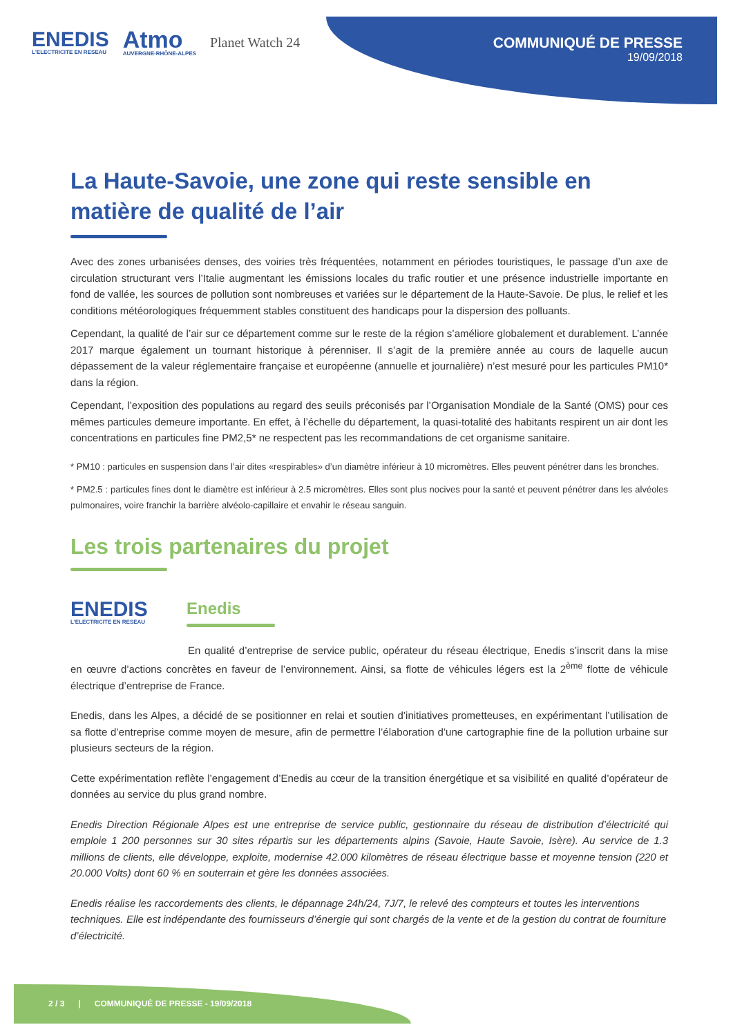ENEDIS
L'ELECTRICITE EN RESEAU
Atmo
AUVERGNE-RHÔNE-ALPES
Planet Watch 24
COMMUNIQUÉ DE PRESSE
19/09/2018
La Haute-Savoie, une zone qui reste sensible en matière de qualité de l’air
Avec des zones urbanisées denses, des voiries très fréquentées, notamment en périodes touristiques, le passage d’un axe de circulation structurant vers l’Italie augmentant les émissions locales du trafic routier et une présence industrielle importante en fond de vallée, les sources de pollution sont nombreuses et variées sur le département de la Haute-Savoie. De plus, le relief et les conditions météorologiques fréquemment stables constituent des handicaps pour la dispersion des polluants.
Cependant, la qualité de l’air sur ce département comme sur le reste de la région s’améliore globalement et durablement. L’année 2017 marque également un tournant historique à pérenniser. Il s’agit de la première année au cours de laquelle aucun dépassement de la valeur réglementaire française et européenne (annuelle et journalière) n’est mesuré pour les particules PM10* dans la région.
Cependant, l’exposition des populations au regard des seuils préconisés par l’Organisation Mondiale de la Santé (OMS) pour ces mêmes particules demeure importante. En effet, à l’échelle du département, la quasi-totalité des habitants respirent un air dont les concentrations en particules fine PM2,5* ne respectent pas les recommandations de cet organisme sanitaire.
* PM10 : particules en suspension dans l’air dites «respirables» d’un diamètre inférieur à 10 micromètres. Elles peuvent pénétrer dans les bronches.
* PM2.5 : particules fines dont le diamètre est inférieur à 2.5 micromètres. Elles sont plus nocives pour la santé et peuvent pénétrer dans les alvéoles pulmonaires, voire franchir la barrière alvéolo-capillaire et envahir le réseau sanguin.
Les trois partenaires du projet
ENEDIS
L'ELECTRICITE EN RESEAU
Enedis
En qualité d’entreprise de service public, opérateur du réseau électrique, Enedis s’inscrit dans la mise en œuvre d’actions concrètes en faveur de l’environnement. Ainsi, sa flotte de véhicules légers est la 2<sup>ème</sup> flotte de véhicule électrique d’entreprise de France.
Enedis, dans les Alpes, a décidé de se positionner en relai et soutien d’initiatives prometteuses, en expérimentant l’utilisation de sa flotte d’entreprise comme moyen de mesure, afin de permettre l’élaboration d’une cartographie fine de la pollution urbaine sur plusieurs secteurs de la région.
Cette expérimentation reflète l’engagement d’Enedis au cœur de la transition énergétique et sa visibilité en qualité d’opérateur de données au service du plus grand nombre.
Enedis Direction Régionale Alpes est une entreprise de service public, gestionnaire du réseau de distribution d’électricité qui emploie 1 200 personnes sur 30 sites répartis sur les départements alpins (Savoie, Haute Savoie, Isère). Au service de 1.3 millions de clients, elle développe, exploite, modernise 42.000 kilomètres de réseau électrique basse et moyenne tension (220 et 20.000 Volts) dont 60 % en souterrain et gère les données associées.
Enedis réalise les raccordements des clients, le dépannage 24h/24, 7J/7, le relevé des compteurs et toutes les interventions techniques. Elle est indépendante des fournisseurs d’énergie qui sont chargés de la vente et de la gestion du contrat de fourniture d’électricité.
2 / 3 | COMMUNIQUÉ DE PRESSE - 19/09/2018